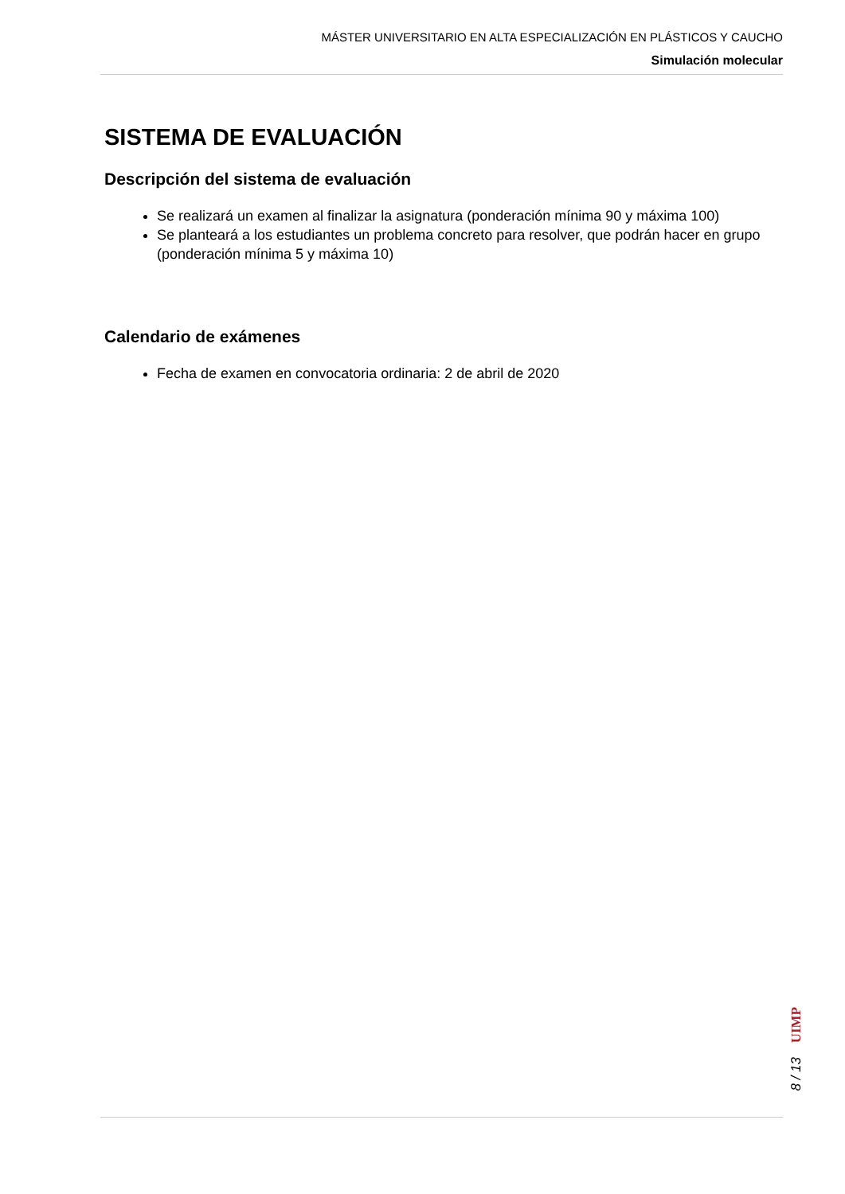MÁSTER UNIVERSITARIO EN ALTA ESPECIALIZACIÓN EN PLÁSTICOS Y CAUCHO
Simulación molecular
SISTEMA DE EVALUACIÓN
Descripción del sistema de evaluación
Se realizará un examen al finalizar la asignatura (ponderación mínima 90 y máxima 100)
Se planteará a los estudiantes un problema concreto para resolver, que podrán hacer en grupo (ponderación mínima 5 y máxima 10)
Calendario de exámenes
Fecha de examen en convocatoria ordinaria: 2 de abril de 2020
UIMP
8 / 13